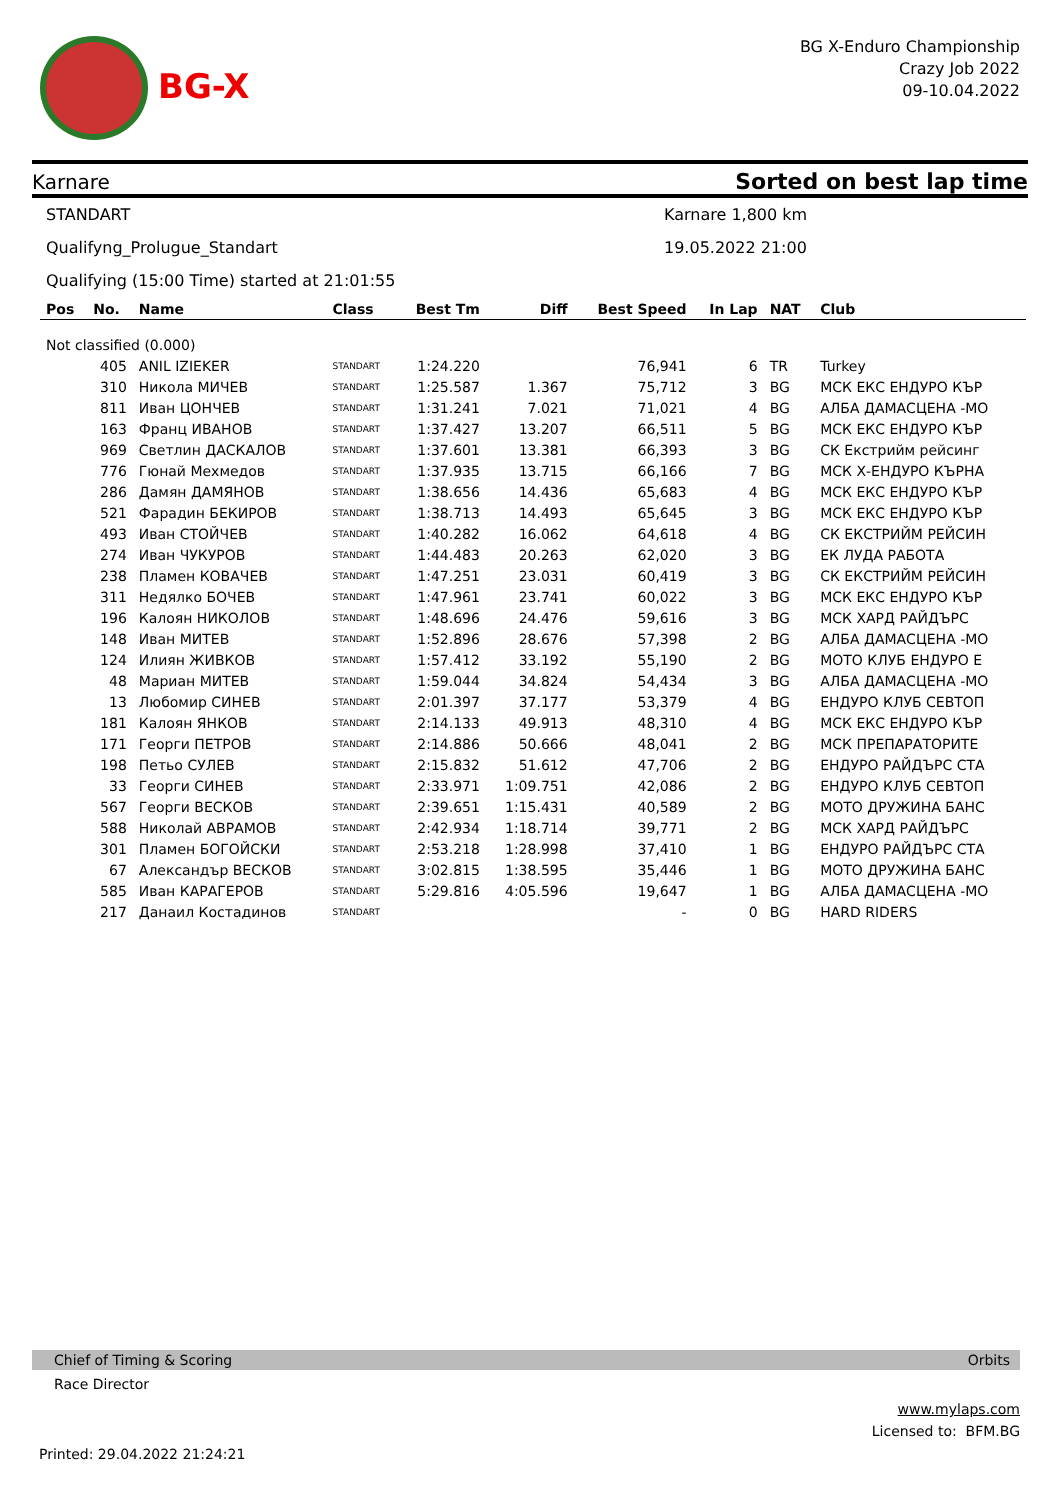BG-X
BG X-Enduro Championship
Crazy Job 2022
09-10.04.2022
Karnare Sorted on best lap time
STANDART Karnare 1,800 km
Qualifyng_Prolugue_Standart 19.05.2022 21:00
Qualifying (15:00 Time) started at 21:01:55
| Pos | No. | Name | Class | Best Tm | Diff | Best Speed | In Lap | NAT | Club |
| --- | --- | --- | --- | --- | --- | --- | --- | --- | --- |
| Not classified (0.000) | | | | | | | | | |
| | 405 | ANIL IZIEKER | STANDART | 1:24.220 | | 76,941 | 6 | TR | Turkey |
| | 310 | Никола МИЧЕВ | STANDART | 1:25.587 | 1.367 | 75,712 | 3 | BG | МСК ЕКС ЕНДУРО КЪР |
| | 811 | Иван ЦОНЧЕВ | STANDART | 1:31.241 | 7.021 | 71,021 | 4 | BG | АЛБА ДАМАСЦЕНА -МО |
| | 163 | Франц ИВАНОВ | STANDART | 1:37.427 | 13.207 | 66,511 | 5 | BG | МСК ЕКС ЕНДУРО КЪР |
| | 969 | Светлин ДАСКАЛОВ | STANDART | 1:37.601 | 13.381 | 66,393 | 3 | BG | СК Екстрийм рейсинг |
| | 776 | Гюнай Мехмедов | STANDART | 1:37.935 | 13.715 | 66,166 | 7 | BG | МСК Х-ЕНДУРО КЪРНА |
| | 286 | Дамян ДАМЯНОВ | STANDART | 1:38.656 | 14.436 | 65,683 | 4 | BG | МСК ЕКС ЕНДУРО КЪР |
| | 521 | Фарадин БЕКИРОВ | STANDART | 1:38.713 | 14.493 | 65,645 | 3 | BG | МСК ЕКС ЕНДУРО КЪР |
| | 493 | Иван СТОЙЧЕВ | STANDART | 1:40.282 | 16.062 | 64,618 | 4 | BG | СК ЕКСТРИЙМ РЕЙСИН |
| | 274 | Иван ЧУКУРОВ | STANDART | 1:44.483 | 20.263 | 62,020 | 3 | BG | ЕК ЛУДА РАБОТА |
| | 238 | Пламен КОВАЧЕВ | STANDART | 1:47.251 | 23.031 | 60,419 | 3 | BG | СК ЕКСТРИЙМ РЕЙСИН |
| | 311 | Недялко БОЧЕВ | STANDART | 1:47.961 | 23.741 | 60,022 | 3 | BG | МСК ЕКС ЕНДУРО КЪР |
| | 196 | Калоян НИКОЛОВ | STANDART | 1:48.696 | 24.476 | 59,616 | 3 | BG | МСК ХАРД РАЙДЪРС |
| | 148 | Иван МИТЕВ | STANDART | 1:52.896 | 28.676 | 57,398 | 2 | BG | АЛБА ДАМАСЦЕНА -МО |
| | 124 | Илиян ЖИВКОВ | STANDART | 1:57.412 | 33.192 | 55,190 | 2 | BG | МОТО КЛУБ ЕНДУРО Е |
| | 48 | Мариан МИТЕВ | STANDART | 1:59.044 | 34.824 | 54,434 | 3 | BG | АЛБА ДАМАСЦЕНА -МО |
| | 13 | Любомир СИНЕВ | STANDART | 2:01.397 | 37.177 | 53,379 | 4 | BG | ЕНДУРО КЛУБ СЕВТОП |
| | 181 | Калоян ЯНКОВ | STANDART | 2:14.133 | 49.913 | 48,310 | 4 | BG | МСК ЕКС ЕНДУРО КЪР |
| | 171 | Георги ПЕТРОВ | STANDART | 2:14.886 | 50.666 | 48,041 | 2 | BG | МСК ПРЕПАРАТОРИТЕ |
| | 198 | Петьо СУЛЕВ | STANDART | 2:15.832 | 51.612 | 47,706 | 2 | BG | ЕНДУРО РАЙДЪРС СТА |
| | 33 | Георги СИНЕВ | STANDART | 2:33.971 | 1:09.751 | 42,086 | 2 | BG | ЕНДУРО КЛУБ СЕВТОП |
| | 567 | Георги ВЕСКОВ | STANDART | 2:39.651 | 1:15.431 | 40,589 | 2 | BG | МОТО ДРУЖИНА БАНС |
| | 588 | Николай АВРАМОВ | STANDART | 2:42.934 | 1:18.714 | 39,771 | 2 | BG | МСК ХАРД РАЙДЪРС |
| | 301 | Пламен БОГОЙСКИ | STANDART | 2:53.218 | 1:28.998 | 37,410 | 1 | BG | ЕНДУРО РАЙДЪРС СТА |
| | 67 | Александър ВЕСКОВ | STANDART | 3:02.815 | 1:38.595 | 35,446 | 1 | BG | МОТО ДРУЖИНА БАНС |
| | 585 | Иван КАРАГЕРОВ | STANDART | 5:29.816 | 4:05.596 | 19,647 | 1 | BG | АЛБА ДАМАСЦЕНА -МО |
| | 217 | Данаил Костадинов | STANDART | | | - | 0 | BG | HARD RIDERS |
Chief of Timing & Scoring Orbits
Race Director
www.mylaps.com
Licensed to: BFM.BG
Printed: 29.04.2022 21:24:21